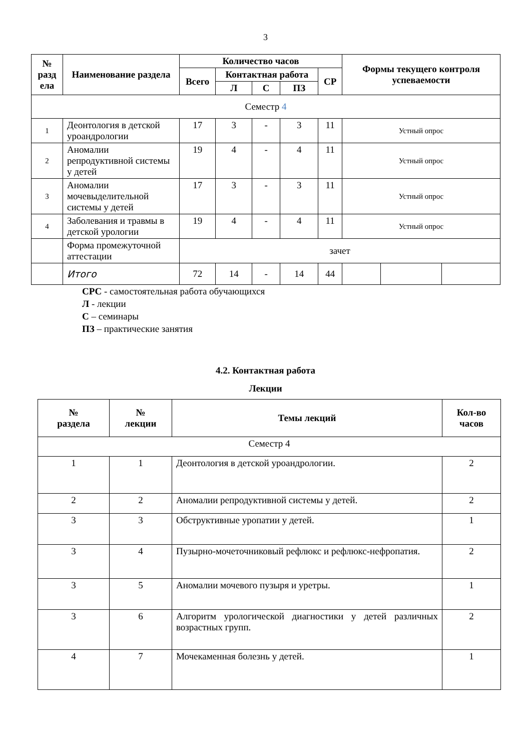3
| № разд ела | Наименование раздела | Количество часов | | | | | Формы текущего контроля успеваемости | | |
| --- | --- | --- | --- | --- | --- | --- | --- | --- | --- |
| | | Всего | Контактная работа | | | СР | | | |
| | | | Л | С | ПЗ | | | | |
| Семестр 4 | | | | | | | | | |
| 1 | Деонтология в детской уроандрологии | 17 | 3 | - | 3 | 11 | Устный опрос | | |
| 2 | Аномалии репродуктивной системы у детей | 19 | 4 | - | 4 | 11 | Устный опрос | | |
| 3 | Аномалии мочевыделительной системы у детей | 17 | 3 | - | 3 | 11 | Устный опрос | | |
| 4 | Заболевания и травмы в детской урологии | 19 | 4 | - | 4 | 11 | Устный опрос | | |
| | Форма промежуточной аттестации | зачет | | | | | | | |
| | Итого | 72 | 14 | - | 14 | 44 | | | |
СРС - самостоятельная работа обучающихся
Л - лекции
С – семинары
ПЗ – практические занятия
4.2. Контактная работа
Лекции
| № раздела | № лекции | Темы лекций | Кол-во часов |
| --- | --- | --- | --- |
| Семестр 4 | | | |
| 1 | 1 | Деонтология в детской уроандрологии. | 2 |
| 2 | 2 | Аномалии репродуктивной системы у детей. | 2 |
| 3 | 3 | Обструктивные уропатии у детей. | 1 |
| 3 | 4 | Пузырно-мочеточниковый рефлюкс и рефлюкс-нефропатия. | 2 |
| 3 | 5 | Аномалии мочевого пузыря и уретры. | 1 |
| 3 | 6 | Алгоритм урологической диагностики у детей различных возрастных групп. | 2 |
| 4 | 7 | Мочекаменная болезнь у детей. | 1 |